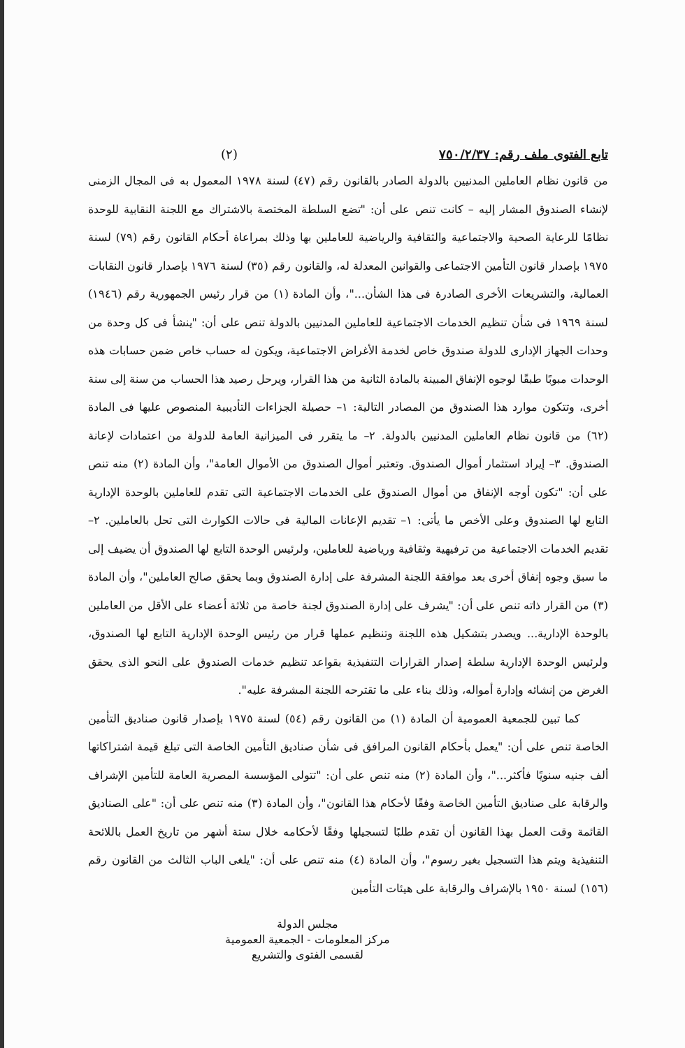تابع الفتوى ملف رقم: ٧٥٠/٢/٣٧ (٢)
من قانون نظام العاملين المدنيين بالدولة الصادر بالقانون رقم (٤٧) لسنة ١٩٧٨ المعمول به فى المجال الزمنى لإنشاء الصندوق المشار إليه – كانت تنص على أن: "تضع السلطة المختصة بالاشتراك مع اللجنة النقابية للوحدة نظامًا للرعاية الصحية والاجتماعية والثقافية والرياضية للعاملين بها وذلك بمراعاة أحكام القانون رقم (٧٩) لسنة ١٩٧٥ بإصدار قانون التأمين الاجتماعى والقوانين المعدلة له، والقانون رقم (٣٥) لسنة ١٩٧٦ بإصدار قانون النقابات العمالية، والتشريعات الأخرى الصادرة فى هذا الشأن..."، وأن المادة (١) من قرار رئيس الجمهورية رقم (١٩٤٦) لسنة ١٩٦٩ فى شأن تنظيم الخدمات الاجتماعية للعاملين المدنيين بالدولة تنص على أن: "ينشأ فى كل وحدة من وحدات الجهاز الإدارى للدولة صندوق خاص لخدمة الأغراض الاجتماعية، ويكون له حساب خاص ضمن حسابات هذه الوحدات مبوبًا طبقًا لوجوه الإنفاق المبينة بالمادة الثانية من هذا القرار، ويرحل رصيد هذا الحساب من سنة إلى سنة أخرى، وتتكون موارد هذا الصندوق من المصادر التالية: ١– حصيلة الجزاءات التأديبية المنصوص عليها فى المادة (٦٢) من قانون نظام العاملين المدنيين بالدولة. ٢– ما يتقرر فى الميزانية العامة للدولة من اعتمادات لإعانة الصندوق. ٣– إيراد استثمار أموال الصندوق. وتعتبر أموال الصندوق من الأموال العامة"، وأن المادة (٢) منه تنص على أن: "تكون أوجه الإنفاق من أموال الصندوق على الخدمات الاجتماعية التى تقدم للعاملين بالوحدة الإدارية التابع لها الصندوق وعلى الأخص ما يأتى: ١– تقديم الإعانات المالية فى حالات الكوارث التى تحل بالعاملين. ٢– تقديم الخدمات الاجتماعية من ترفيهية وثقافية ورياضية للعاملين، ولرئيس الوحدة التابع لها الصندوق أن يضيف إلى ما سبق وجوه إنفاق أخرى بعد موافقة اللجنة المشرفة على إدارة الصندوق وبما يحقق صالح العاملين"، وأن المادة (٣) من القرار ذاته تنص على أن: "يشرف على إدارة الصندوق لجنة خاصة من ثلاثة أعضاء على الأقل من العاملين بالوحدة الإدارية... ويصدر بتشكيل هذه اللجنة وتنظيم عملها قرار من رئيس الوحدة الإدارية التابع لها الصندوق، ولرئيس الوحدة الإدارية سلطة إصدار القرارات التنفيذية بقواعد تنظيم خدمات الصندوق على النحو الذى يحقق الغرض من إنشائه وإدارة أمواله، وذلك بناء على ما تقترحه اللجنة المشرفة عليه".
كما تبين للجمعية العمومية أن المادة (١) من القانون رقم (٥٤) لسنة ١٩٧٥ بإصدار قانون صناديق التأمين الخاصة تنص على أن: "يعمل بأحكام القانون المرافق فى شأن صناديق التأمين الخاصة التى تبلغ قيمة اشتراكاتها ألف جنيه سنويًا فأكثر..."، وأن المادة (٢) منه تنص على أن: "تتولى المؤسسة المصرية العامة للتأمين الإشراف والرقابة على صناديق التأمين الخاصة وفقًا لأحكام هذا القانون"، وأن المادة (٣) منه تنص على أن: "على الصناديق القائمة وقت العمل بهذا القانون أن تقدم طلبًا لتسجيلها وفقًا لأحكامه خلال ستة أشهر من تاريخ العمل باللائحة التنفيذية ويتم هذا التسجيل بغير رسوم"، وأن المادة (٤) منه تنص على أن: "يلغى الباب الثالث من القانون رقم (١٥٦) لسنة ١٩٥٠ بالإشراف والرقابة على هيئات التأمين
مجلس الدولة
مركز المعلومات - الجمعية العمومية
لقسمى الفتوى والتشريع